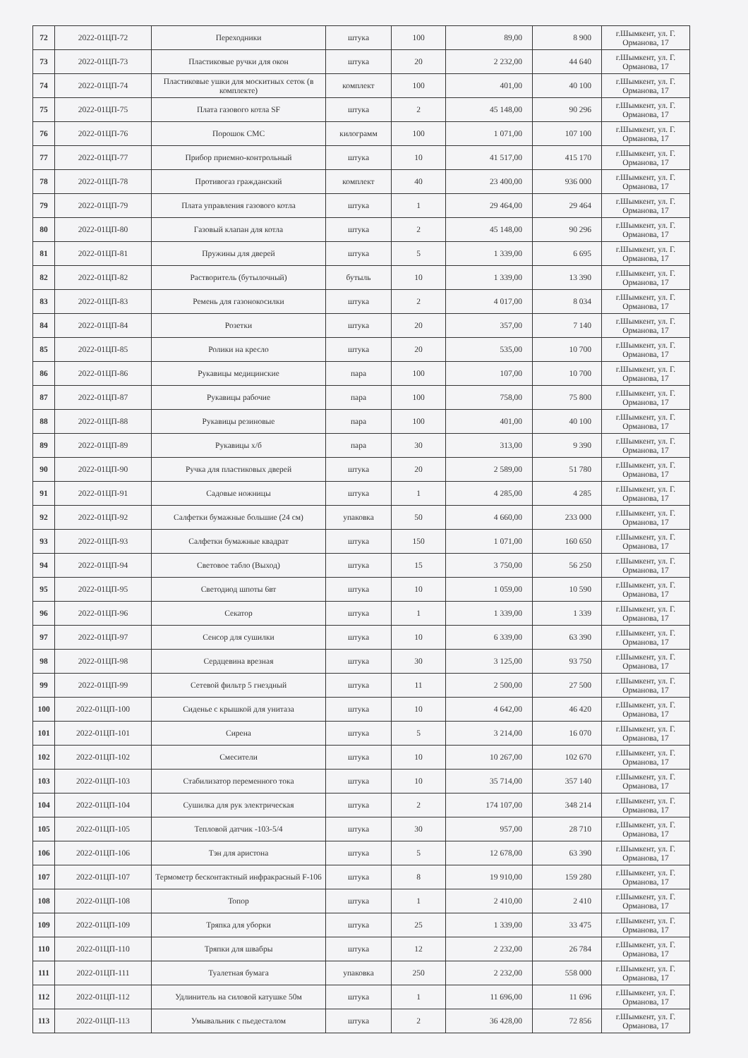| 72 | 2022-01ЦП-72 | Переходники | штука | 100 | 89,00 | 8 900 | г.Шымкент, ул. Г. Орманова, 17 |
| 73 | 2022-01ЦП-73 | Пластиковые ручки для окон | штука | 20 | 2 232,00 | 44 640 | г.Шымкент, ул. Г. Орманова, 17 |
| 74 | 2022-01ЦП-74 | Пластиковые ушки для москитных сеток (в комплекте) | комплект | 100 | 401,00 | 40 100 | г.Шымкент, ул. Г. Орманова, 17 |
| 75 | 2022-01ЦП-75 | Плата газового котла SF | штука | 2 | 45 148,00 | 90 296 | г.Шымкент, ул. Г. Орманова, 17 |
| 76 | 2022-01ЦП-76 | Порошок СМС | килограмм | 100 | 1 071,00 | 107 100 | г.Шымкент, ул. Г. Орманова, 17 |
| 77 | 2022-01ЦП-77 | Прибор приемно-контрольный | штука | 10 | 41 517,00 | 415 170 | г.Шымкент, ул. Г. Орманова, 17 |
| 78 | 2022-01ЦП-78 | Противогаз гражданский | комплект | 40 | 23 400,00 | 936 000 | г.Шымкент, ул. Г. Орманова, 17 |
| 79 | 2022-01ЦП-79 | Плата управления газового котла | штука | 1 | 29 464,00 | 29 464 | г.Шымкент, ул. Г. Орманова, 17 |
| 80 | 2022-01ЦП-80 | Газовый клапан для котла | штука | 2 | 45 148,00 | 90 296 | г.Шымкент, ул. Г. Орманова, 17 |
| 81 | 2022-01ЦП-81 | Пружины для дверей | штука | 5 | 1 339,00 | 6 695 | г.Шымкент, ул. Г. Орманова, 17 |
| 82 | 2022-01ЦП-82 | Растворитель (бутылочный) | бутыль | 10 | 1 339,00 | 13 390 | г.Шымкент, ул. Г. Орманова, 17 |
| 83 | 2022-01ЦП-83 | Ремень для газонокосилки | штука | 2 | 4 017,00 | 8 034 | г.Шымкент, ул. Г. Орманова, 17 |
| 84 | 2022-01ЦП-84 | Розетки | штука | 20 | 357,00 | 7 140 | г.Шымкент, ул. Г. Орманова, 17 |
| 85 | 2022-01ЦП-85 | Ролики на кресло | штука | 20 | 535,00 | 10 700 | г.Шымкент, ул. Г. Орманова, 17 |
| 86 | 2022-01ЦП-86 | Рукавицы медицинские | пара | 100 | 107,00 | 10 700 | г.Шымкент, ул. Г. Орманова, 17 |
| 87 | 2022-01ЦП-87 | Рукавицы рабочие | пара | 100 | 758,00 | 75 800 | г.Шымкент, ул. Г. Орманова, 17 |
| 88 | 2022-01ЦП-88 | Рукавицы резиновые | пара | 100 | 401,00 | 40 100 | г.Шымкент, ул. Г. Орманова, 17 |
| 89 | 2022-01ЦП-89 | Рукавицы х/б | пара | 30 | 313,00 | 9 390 | г.Шымкент, ул. Г. Орманова, 17 |
| 90 | 2022-01ЦП-90 | Ручка для пластиковых дверей | штука | 20 | 2 589,00 | 51 780 | г.Шымкент, ул. Г. Орманова, 17 |
| 91 | 2022-01ЦП-91 | Садовые ножницы | штука | 1 | 4 285,00 | 4 285 | г.Шымкент, ул. Г. Орманова, 17 |
| 92 | 2022-01ЦП-92 | Салфетки бумажные большие (24 см) | упаковка | 50 | 4 660,00 | 233 000 | г.Шымкент, ул. Г. Орманова, 17 |
| 93 | 2022-01ЦП-93 | Салфетки бумажные квадрат | штука | 150 | 1 071,00 | 160 650 | г.Шымкент, ул. Г. Орманова, 17 |
| 94 | 2022-01ЦП-94 | Световое табло (Выход) | штука | 15 | 3 750,00 | 56 250 | г.Шымкент, ул. Г. Орманова, 17 |
| 95 | 2022-01ЦП-95 | Светодиод шпоты 6вт | штука | 10 | 1 059,00 | 10 590 | г.Шымкент, ул. Г. Орманова, 17 |
| 96 | 2022-01ЦП-96 | Секатор | штука | 1 | 1 339,00 | 1 339 | г.Шымкент, ул. Г. Орманова, 17 |
| 97 | 2022-01ЦП-97 | Сенсор для сушилки | штука | 10 | 6 339,00 | 63 390 | г.Шымкент, ул. Г. Орманова, 17 |
| 98 | 2022-01ЦП-98 | Сердцевина врезная | штука | 30 | 3 125,00 | 93 750 | г.Шымкент, ул. Г. Орманова, 17 |
| 99 | 2022-01ЦП-99 | Сетевой фильтр 5 гнездный | штука | 11 | 2 500,00 | 27 500 | г.Шымкент, ул. Г. Орманова, 17 |
| 100 | 2022-01ЦП-100 | Сиденье с крышкой для унитаза | штука | 10 | 4 642,00 | 46 420 | г.Шымкент, ул. Г. Орманова, 17 |
| 101 | 2022-01ЦП-101 | Сирена | штука | 5 | 3 214,00 | 16 070 | г.Шымкент, ул. Г. Орманова, 17 |
| 102 | 2022-01ЦП-102 | Смесители | штука | 10 | 10 267,00 | 102 670 | г.Шымкент, ул. Г. Орманова, 17 |
| 103 | 2022-01ЦП-103 | Стабилизатор переменного тока | штука | 10 | 35 714,00 | 357 140 | г.Шымкент, ул. Г. Орманова, 17 |
| 104 | 2022-01ЦП-104 | Сушилка для рук электрическая | штука | 2 | 174 107,00 | 348 214 | г.Шымкент, ул. Г. Орманова, 17 |
| 105 | 2022-01ЦП-105 | Тепловой датчик -103-5/4 | штука | 30 | 957,00 | 28 710 | г.Шымкент, ул. Г. Орманова, 17 |
| 106 | 2022-01ЦП-106 | Тэн для аристона | штука | 5 | 12 678,00 | 63 390 | г.Шымкент, ул. Г. Орманова, 17 |
| 107 | 2022-01ЦП-107 | Термометр бесконтактный инфракрасный F-106 | штука | 8 | 19 910,00 | 159 280 | г.Шымкент, ул. Г. Орманова, 17 |
| 108 | 2022-01ЦП-108 | Топор | штука | 1 | 2 410,00 | 2 410 | г.Шымкент, ул. Г. Орманова, 17 |
| 109 | 2022-01ЦП-109 | Тряпка для уборки | штука | 25 | 1 339,00 | 33 475 | г.Шымкент, ул. Г. Орманова, 17 |
| 110 | 2022-01ЦП-110 | Тряпки для швабры | штука | 12 | 2 232,00 | 26 784 | г.Шымкент, ул. Г. Орманова, 17 |
| 111 | 2022-01ЦП-111 | Туалетная бумага | упаковка | 250 | 2 232,00 | 558 000 | г.Шымкент, ул. Г. Орманова, 17 |
| 112 | 2022-01ЦП-112 | Удлинитель на силовой катушке 50м | штука | 1 | 11 696,00 | 11 696 | г.Шымкент, ул. Г. Орманова, 17 |
| 113 | 2022-01ЦП-113 | Умывальник с пьедесталом | штука | 2 | 36 428,00 | 72 856 | г.Шымкент, ул. Г. Орманова, 17 |